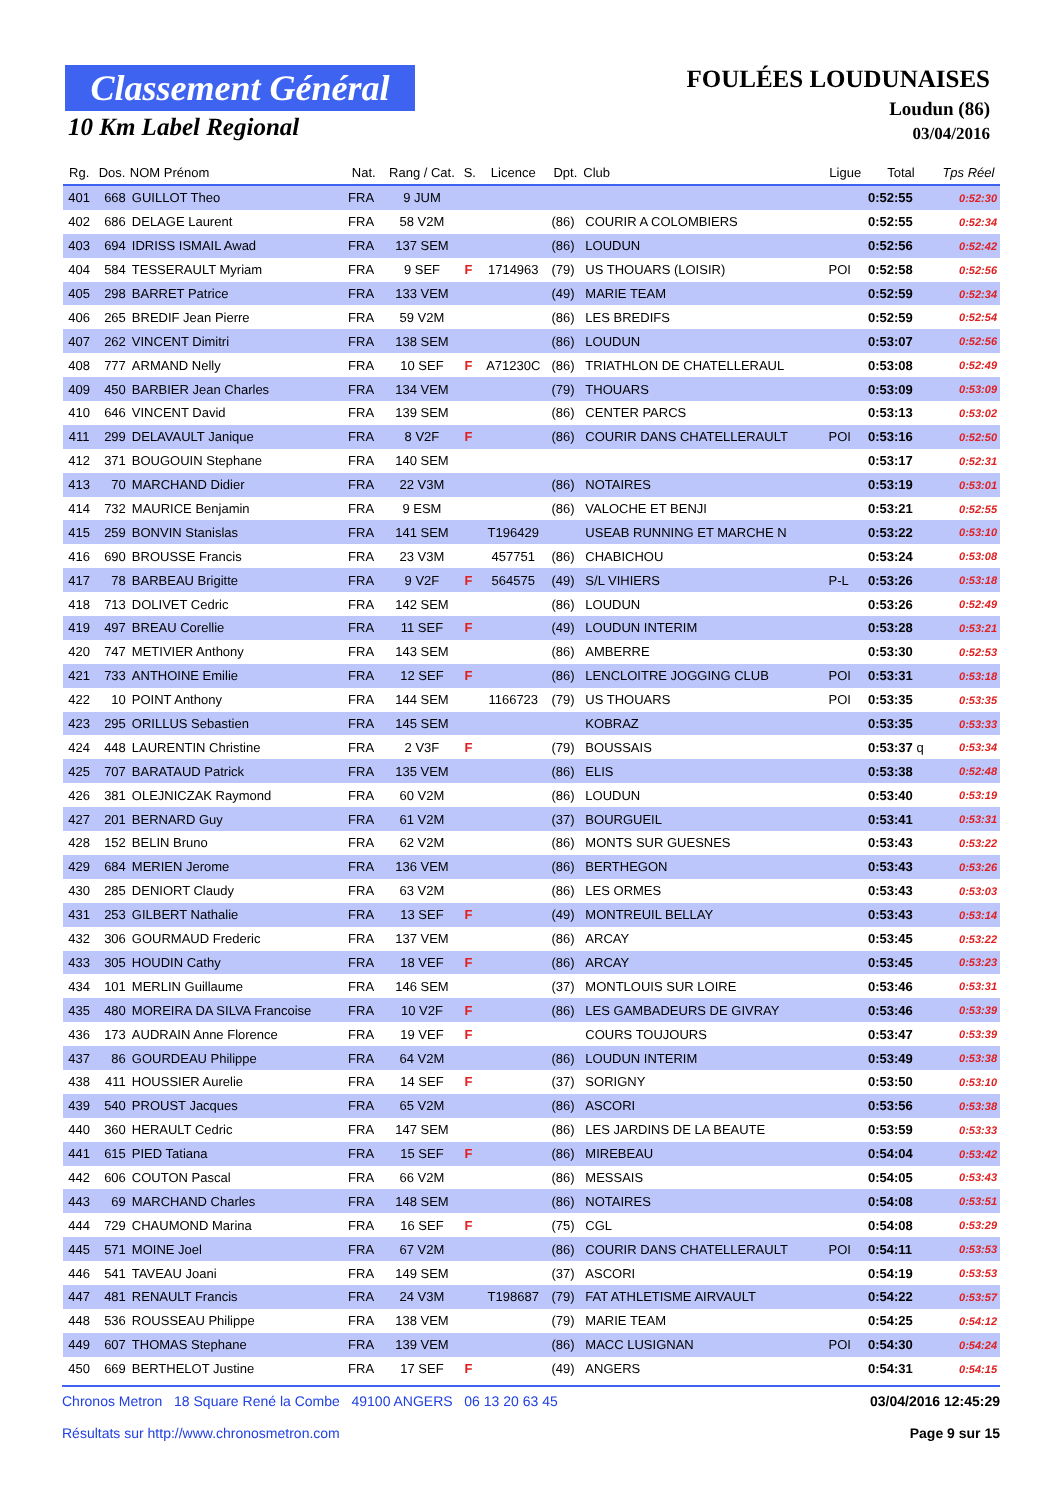Classement Général
10 Km Label Regional
FOULÉES LOUDUNAISES
Loudun (86)
03/04/2016
| Rg. | Dos. | NOM Prénom | Nat. | Rang / Cat. | S. | Licence | Dpt. | Club | Ligue | Total | Tps Réel |
| --- | --- | --- | --- | --- | --- | --- | --- | --- | --- | --- | --- |
| 401 | 668 | GUILLOT Theo | FRA | 9 JUM | | | | | | 0:52:55 | 0:52:30 |
| 402 | 686 | DELAGE Laurent | FRA | 58 V2M | | | (86) | COURIR A COLOMBIERS | | 0:52:55 | 0:52:34 |
| 403 | 694 | IDRISS ISMAIL Awad | FRA | 137 SEM | | | (86) | LOUDUN | | 0:52:56 | 0:52:42 |
| 404 | 584 | TESSERAULT Myriam | FRA | 9 SEF | F | 1714963 | (79) | US THOUARS (LOISIR) | POI | 0:52:58 | 0:52:56 |
| 405 | 298 | BARRET Patrice | FRA | 133 VEM | | | (49) | MARIE TEAM | | 0:52:59 | 0:52:34 |
| 406 | 265 | BREDIF Jean Pierre | FRA | 59 V2M | | | (86) | LES BREDIFS | | 0:52:59 | 0:52:54 |
| 407 | 262 | VINCENT Dimitri | FRA | 138 SEM | | | (86) | LOUDUN | | 0:53:07 | 0:52:56 |
| 408 | 777 | ARMAND Nelly | FRA | 10 SEF | F | A71230C | (86) | TRIATHLON DE CHATELLERAUL | | 0:53:08 | 0:52:49 |
| 409 | 450 | BARBIER Jean Charles | FRA | 134 VEM | | | (79) | THOUARS | | 0:53:09 | 0:53:09 |
| 410 | 646 | VINCENT David | FRA | 139 SEM | | | (86) | CENTER PARCS | | 0:53:13 | 0:53:02 |
| 411 | 299 | DELAVAULT Janique | FRA | 8 V2F | F | | (86) | COURIR DANS CHATELLERAULT | POI | 0:53:16 | 0:52:50 |
| 412 | 371 | BOUGOUIN Stephane | FRA | 140 SEM | | | | | | 0:53:17 | 0:52:31 |
| 413 | 70 | MARCHAND Didier | FRA | 22 V3M | | | (86) | NOTAIRES | | 0:53:19 | 0:53:01 |
| 414 | 732 | MAURICE Benjamin | FRA | 9 ESM | | | (86) | VALOCHE ET BENJI | | 0:53:21 | 0:52:55 |
| 415 | 259 | BONVIN Stanislas | FRA | 141 SEM | | T196429 | | USEAB RUNNING ET MARCHE N | | 0:53:22 | 0:53:10 |
| 416 | 690 | BROUSSE Francis | FRA | 23 V3M | | 457751 | (86) | CHABICHOU | | 0:53:24 | 0:53:08 |
| 417 | 78 | BARBEAU Brigitte | FRA | 9 V2F | F | 564575 | (49) | S/L VIHIERS | P-L | 0:53:26 | 0:53:18 |
| 418 | 713 | DOLIVET Cedric | FRA | 142 SEM | | | (86) | LOUDUN | | 0:53:26 | 0:52:49 |
| 419 | 497 | BREAU Corellie | FRA | 11 SEF | F | | (49) | LOUDUN INTERIM | | 0:53:28 | 0:53:21 |
| 420 | 747 | METIVIER Anthony | FRA | 143 SEM | | | (86) | AMBERRE | | 0:53:30 | 0:52:53 |
| 421 | 733 | ANTHOINE Emilie | FRA | 12 SEF | F | | (86) | LENCLOITRE JOGGING CLUB | POI | 0:53:31 | 0:53:18 |
| 422 | 10 | POINT Anthony | FRA | 144 SEM | | 1166723 | (79) | US THOUARS | POI | 0:53:35 | 0:53:35 |
| 423 | 295 | ORILLUS Sebastien | FRA | 145 SEM | | | | KOBRAZ | | 0:53:35 | 0:53:33 |
| 424 | 448 | LAURENTIN Christine | FRA | 2 V3F | F | | (79) | BOUSSAIS | | 0:53:37 q | 0:53:34 |
| 425 | 707 | BARATAUD Patrick | FRA | 135 VEM | | | (86) | ELIS | | 0:53:38 | 0:52:48 |
| 426 | 381 | OLEJNICZAK Raymond | FRA | 60 V2M | | | (86) | LOUDUN | | 0:53:40 | 0:53:19 |
| 427 | 201 | BERNARD Guy | FRA | 61 V2M | | | (37) | BOURGUEIL | | 0:53:41 | 0:53:31 |
| 428 | 152 | BELIN Bruno | FRA | 62 V2M | | | (86) | MONTS SUR GUESNES | | 0:53:43 | 0:53:22 |
| 429 | 684 | MERIEN Jerome | FRA | 136 VEM | | | (86) | BERTHEGON | | 0:53:43 | 0:53:26 |
| 430 | 285 | DENIORT Claudy | FRA | 63 V2M | | | (86) | LES ORMES | | 0:53:43 | 0:53:03 |
| 431 | 253 | GILBERT Nathalie | FRA | 13 SEF | F | | (49) | MONTREUIL BELLAY | | 0:53:43 | 0:53:14 |
| 432 | 306 | GOURMAUD Frederic | FRA | 137 VEM | | | (86) | ARCAY | | 0:53:45 | 0:53:22 |
| 433 | 305 | HOUDIN Cathy | FRA | 18 VEF | F | | (86) | ARCAY | | 0:53:45 | 0:53:23 |
| 434 | 101 | MERLIN Guillaume | FRA | 146 SEM | | | (37) | MONTLOUIS SUR LOIRE | | 0:53:46 | 0:53:31 |
| 435 | 480 | MOREIRA DA SILVA Francoise | FRA | 10 V2F | F | | (86) | LES GAMBADEURS DE GIVRAY | | 0:53:46 | 0:53:39 |
| 436 | 173 | AUDRAIN Anne Florence | FRA | 19 VEF | F | | | COURS TOUJOURS | | 0:53:47 | 0:53:39 |
| 437 | 86 | GOURDEAU Philippe | FRA | 64 V2M | | | (86) | LOUDUN INTERIM | | 0:53:49 | 0:53:38 |
| 438 | 411 | HOUSSIER Aurelie | FRA | 14 SEF | F | | (37) | SORIGNY | | 0:53:50 | 0:53:10 |
| 439 | 540 | PROUST Jacques | FRA | 65 V2M | | | (86) | ASCORI | | 0:53:56 | 0:53:38 |
| 440 | 360 | HERAULT Cedric | FRA | 147 SEM | | | (86) | LES JARDINS DE LA BEAUTE | | 0:53:59 | 0:53:33 |
| 441 | 615 | PIED Tatiana | FRA | 15 SEF | F | | (86) | MIREBEAU | | 0:54:04 | 0:53:42 |
| 442 | 606 | COUTON Pascal | FRA | 66 V2M | | | (86) | MESSAIS | | 0:54:05 | 0:53:43 |
| 443 | 69 | MARCHAND Charles | FRA | 148 SEM | | | (86) | NOTAIRES | | 0:54:08 | 0:53:51 |
| 444 | 729 | CHAUMOND Marina | FRA | 16 SEF | F | | (75) | CGL | | 0:54:08 | 0:53:29 |
| 445 | 571 | MOINE Joel | FRA | 67 V2M | | | (86) | COURIR DANS CHATELLERAULT | POI | 0:54:11 | 0:53:53 |
| 446 | 541 | TAVEAU Joani | FRA | 149 SEM | | | (37) | ASCORI | | 0:54:19 | 0:53:53 |
| 447 | 481 | RENAULT Francis | FRA | 24 V3M | | T198687 | (79) | FAT ATHLETISME AIRVAULT | | 0:54:22 | 0:53:57 |
| 448 | 536 | ROUSSEAU Philippe | FRA | 138 VEM | | | (79) | MARIE TEAM | | 0:54:25 | 0:54:12 |
| 449 | 607 | THOMAS Stephane | FRA | 139 VEM | | | (86) | MACC LUSIGNAN | POI | 0:54:30 | 0:54:24 |
| 450 | 669 | BERTHELOT Justine | FRA | 17 SEF | F | | (49) | ANGERS | | 0:54:31 | 0:54:15 |
Chronos Metron 18 Square René la Combe 49100 ANGERS 06 13 20 63 45
Résultats sur http://www.chronosmetron.com
03/04/2016 12:45:29
Page 9 sur 15